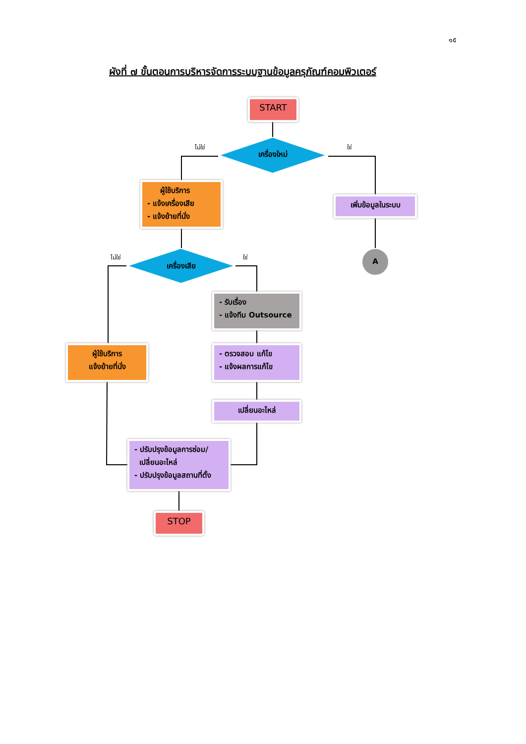๑๕
ผังที่ ๗ ขั้นตอนการบริหารจัดการระบบฐานข้อมูลครุภัณฑ์คอมพิวเตอร์
START
ไม่ใช่
เครื่องใหม่
ใช่
ผู้ใช้บริการ
- แจ้งเครื่องเสีย
- แจ้งย้ายที่นั่ง
เพิ่มข้อมูลในระบบ
A
ไม่ใช่
เครื่องเสีย
ใช่
- รับเรื่อง
- แจ้งทีม Outsource
ผู้ใช้บริการ
แจ้งย้ายที่นั่ง
- ตรวจสอบ แก้ไข
- แจ้งผลการแก้ไข
เปลี่ยนอะไหล่
- ปรับปรุงข้อมูลการซ่อม/
เปลี่ยนอะไหล่
- ปรับปรุงข้อมูลสถานที่ตั้ง
STOP